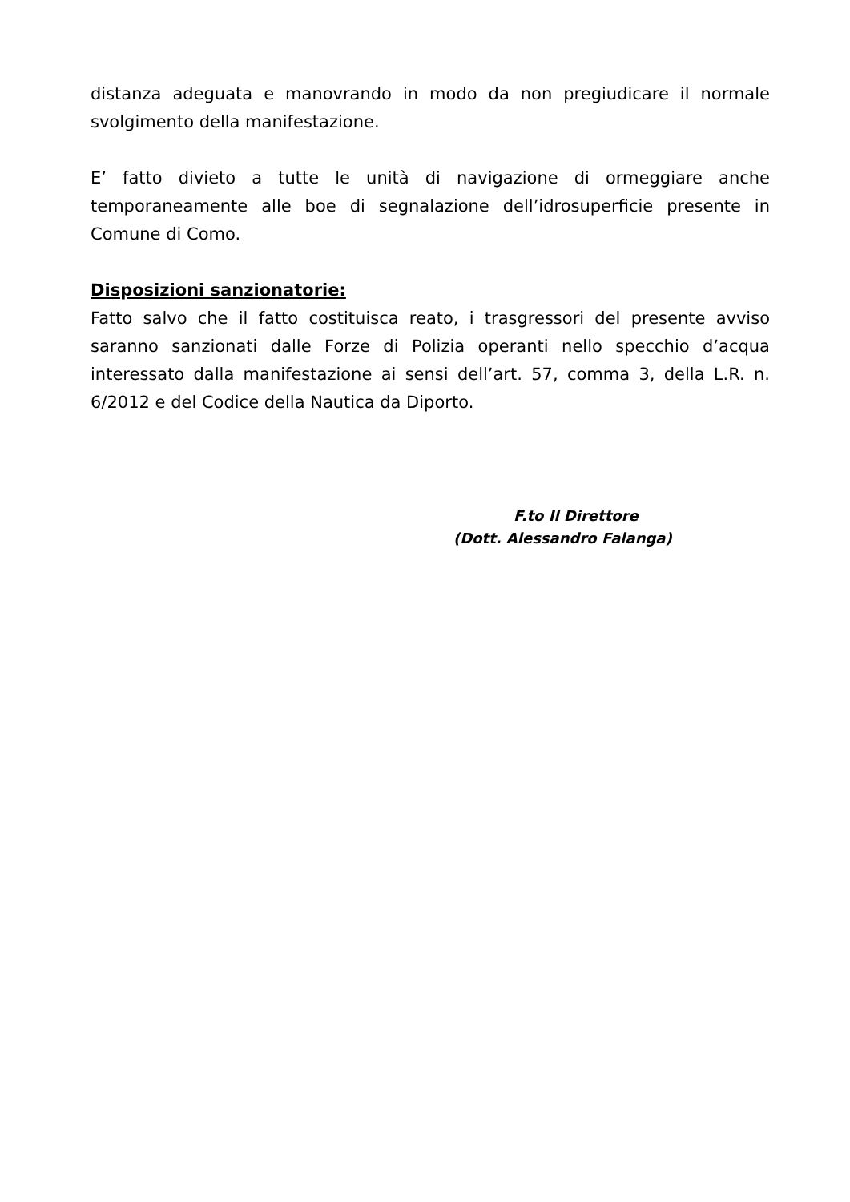distanza adeguata e manovrando in modo da non pregiudicare il normale svolgimento della manifestazione.
E’ fatto divieto a tutte le unità di navigazione di ormeggiare anche temporaneamente alle boe di segnalazione dell’idrosuperficie presente in Comune di Como.
Disposizioni sanzionatorie:
Fatto salvo che il fatto costituisca reato, i trasgressori del presente avviso saranno sanzionati dalle Forze di Polizia operanti nello specchio d’acqua interessato dalla manifestazione ai sensi dell’art. 57, comma 3, della L.R. n. 6/2012 e del Codice della Nautica da Diporto.
F.to Il Direttore
(Dott. Alessandro Falanga)